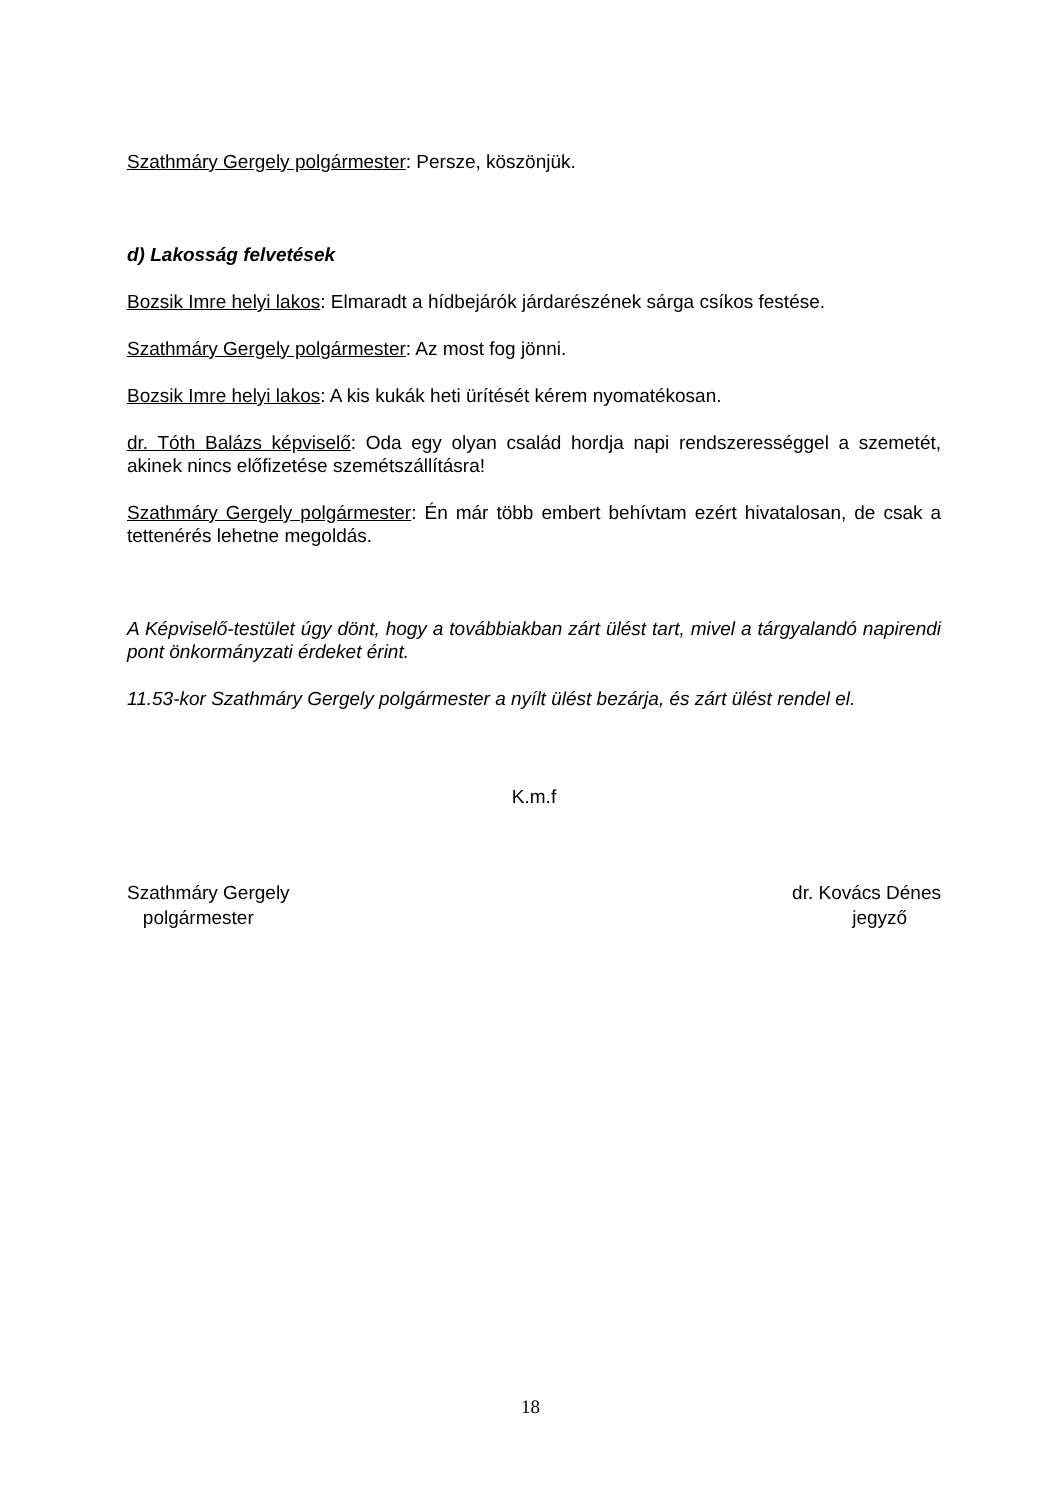Szathmáry Gergely polgármester: Persze, köszönjük.
d) Lakosság felvetések
Bozsik Imre helyi lakos: Elmaradt a hídbejárók járdarészének sárga csíkos festése.
Szathmáry Gergely polgármester: Az most fog jönni.
Bozsik Imre helyi lakos: A kis kukák heti ürítését kérem nyomatékosan.
dr. Tóth Balázs képviselő: Oda egy olyan család hordja napi rendszerességgel a szemetét, akinek nincs előfizetése szemétszállításra!
Szathmáry Gergely polgármester: Én már több embert behívtam ezért hivatalosan, de csak a tettenérés lehetne megoldás.
A Képviselő-testület úgy dönt, hogy a továbbiakban zárt ülést tart, mivel a tárgyalandó napirendi pont önkormányzati érdeket érint.
11.53-kor Szathmáry Gergely polgármester a nyílt ülést bezárja, és zárt ülést rendel el.
K.m.f
Szathmáry Gergely
polgármester
dr. Kovács Dénes
jegyző
18